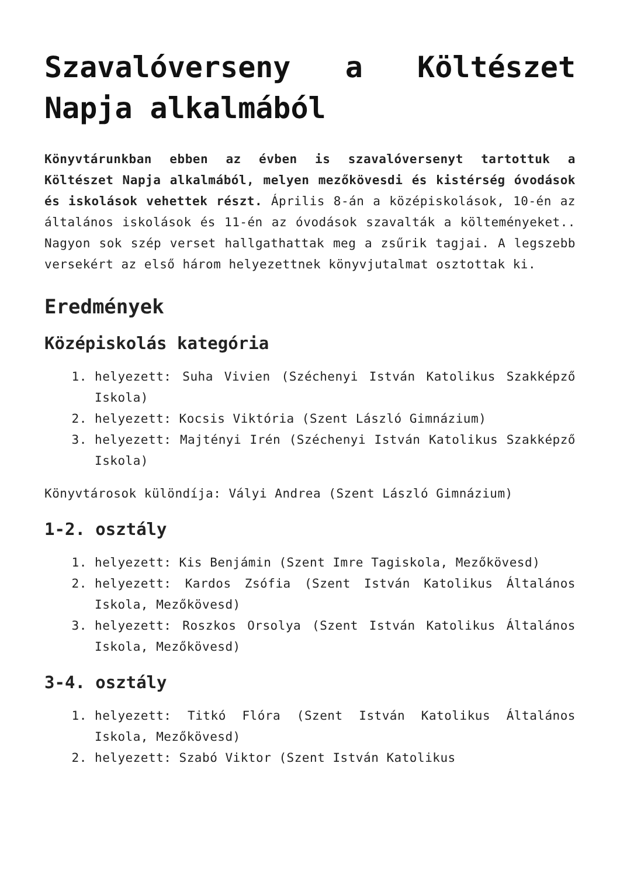Szavalóverseny a Költészet Napja alkalmából
Könyvtárunkban ebben az évben is szavalóversenyt tartottuk a Költészet Napja alkalmából, melyen mezőkövesdi és kistérség óvodások és iskolások vehettek részt. Április 8-án a középiskolások, 10-én az általános iskolások és 11-én az óvodások szavalták a költeményeket.. Nagyon sok szép verset hallgathattak meg a zsűrik tagjai. A legszebb versekért az első három helyezettnek könyvjutalmat osztottak ki.
Eredmények
Középiskolás kategória
1. helyezett: Suha Vivien (Széchenyi István Katolikus Szakképző Iskola)
2. helyezett: Kocsis Viktória (Szent László Gimnázium)
3. helyezett: Majtényi Irén (Széchenyi István Katolikus Szakképző Iskola)
Könyvtárosok különdíja: Vályi Andrea (Szent László Gimnázium)
1-2. osztály
1. helyezett: Kis Benjámin (Szent Imre Tagiskola, Mezőkövesd)
2. helyezett: Kardos Zsófia (Szent István Katolikus Általános Iskola, Mezőkövesd)
3. helyezett: Roszkos Orsolya (Szent István Katolikus Általános Iskola, Mezőkövesd)
3-4. osztály
1. helyezett: Titkó Flóra (Szent István Katolikus Általános Iskola, Mezőkövesd)
2. helyezett: Szabó Viktor (Szent István Katolikus